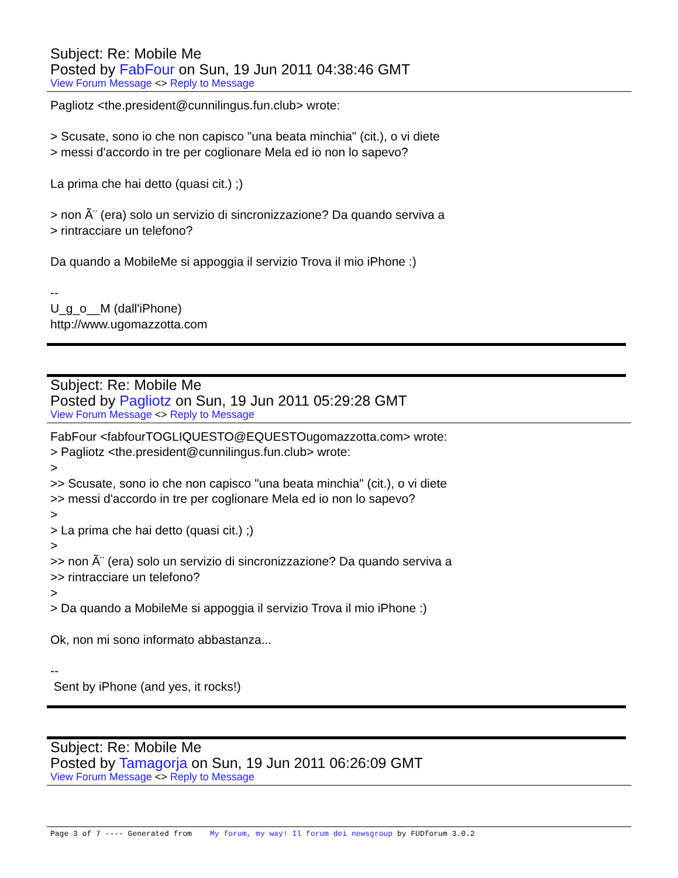Subject: Re: Mobile Me
Posted by FabFour on Sun, 19 Jun 2011 04:38:46 GMT
View Forum Message <> Reply to Message
Pagliotz <the.president@cunnilingus.fun.club> wrote: > Scusate, sono io che non capisco "una beata minchia" (cit.), o vi diete > messi d'accordo in tre per coglionare Mela ed io non lo sapevo? La prima che hai detto (quasi cit.) ;) > non Ã¨ (era) solo un servizio di sincronizzazione? Da quando serviva a > rintracciare un telefono? Da quando a MobileMe si appoggia il servizio Trova il mio iPhone :) -- U_g_o__M (dall'iPhone) http://www.ugomazzotta.com
Subject: Re: Mobile Me
Posted by Pagliotz on Sun, 19 Jun 2011 05:29:28 GMT
View Forum Message <> Reply to Message
FabFour <fabfourTOGLIQUESTO@EQUESTOugomazzotta.com> wrote: > Pagliotz <the.president@cunnilingus.fun.club> wrote: > >> Scusate, sono io che non capisco "una beata minchia" (cit.), o vi diete >> messi d'accordo in tre per coglionare Mela ed io non lo sapevo? > > La prima che hai detto (quasi cit.) ;) > >> non Ã¨ (era) solo un servizio di sincronizzazione? Da quando serviva a >> rintracciare un telefono? > > Da quando a MobileMe si appoggia il servizio Trova il mio iPhone :) Ok, non mi sono informato abbastanza... -- Sent by iPhone (and yes, it rocks!)
Subject: Re: Mobile Me
Posted by Tamagorja on Sun, 19 Jun 2011 06:26:09 GMT
View Forum Message <> Reply to Message
Page 3 of 7 ---- Generated from My forum, my way! Il forum dei newsgroup by FUDforum 3.0.2